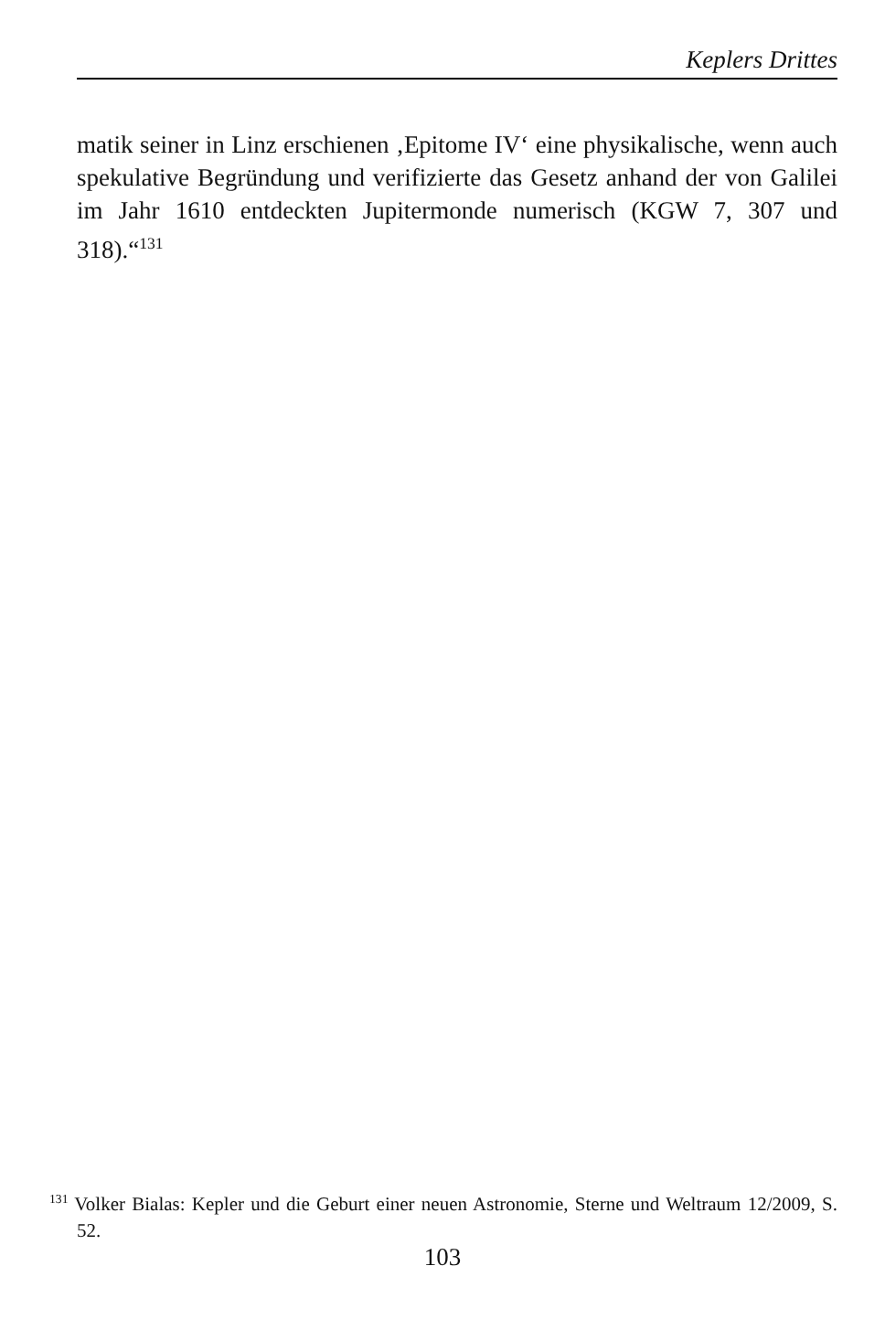Keplers Drittes
matik seiner in Linz erschienen ‚Epitome IV‘ eine physikalische, wenn auch spekulative Begründung und verifizierte das Gesetz anhand der von Galilei im Jahr 1610 entdeckten Jupitermonde numerisch (KGW 7, 307 und 318).“<sup>131</sup>
<sup>131</sup> Volker Bialas: Kepler und die Geburt einer neuen Astronomie, Sterne und Weltraum 12/2009, S. 52.
103